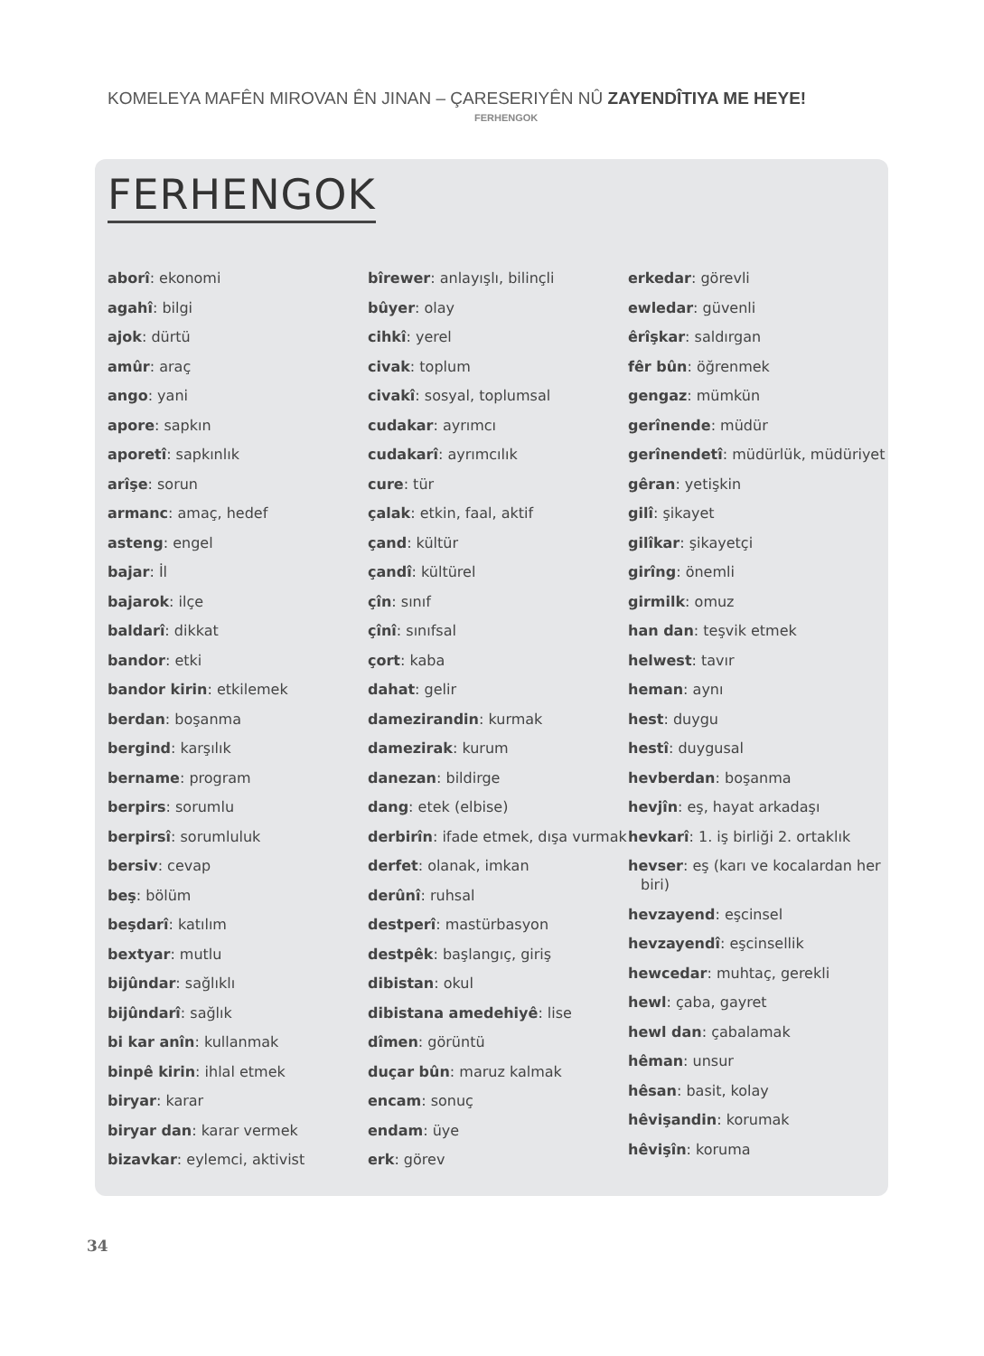KOMELEYA MAFÊN MIROVAN ÊN JINAN – ÇARESERIYÊN NÛ ZAYENDÎTIYA ME HEYE!
FERHENGOK
FERHENGOK
aborî: ekonomi
agahî: bilgi
ajok: dürtü
amûr: araç
ango: yani
apore: sapkın
aporetî: sapkınlık
arîşe: sorun
armanc: amaç, hedef
asteng: engel
bajar: İl
bajarok: ilçe
baldarî: dikkat
bandor: etki
bandor kirin: etkilemek
berdan: boşanma
bergind: karşılık
bername: program
berpirs: sorumlu
berpirsî: sorumluluk
bersiv: cevap
beş: bölüm
beşdarî: katılım
bextyar: mutlu
bijûndar: sağlıklı
bijûndarî: sağlık
bi kar anîn: kullanmak
binpê kirin: ihlal etmek
biryar: karar
biryar dan: karar vermek
bizavkar: eylemci, aktivist
bîrewer: anlayışlı, bilinçli
bûyer: olay
cihkî: yerel
civak: toplum
civakî: sosyal, toplumsal
cudakar: ayrımcı
cudakarî: ayrımcılık
cure: tür
çalak: etkin, faal, aktif
çand: kültür
çandî: kültürel
çîn: sınıf
çînî: sınıfsal
çort: kaba
dahat: gelir
damezirandin: kurmak
damezirak: kurum
danezan: bildirge
dang: etek (elbise)
derbirîn: ifade etmek, dışa vurmak
derfet: olanak, imkan
derûnî: ruhsal
destperî: mastürbasyon
destpêk: başlangıç, giriş
dibistan: okul
dibistana amedehiyê: lise
dîmen: görüntü
duçar bûn: maruz kalmak
encam: sonuç
endam: üye
erk: görev
erkedar: görevli
ewledar: güvenli
êrîşkar: saldırgan
fêr bûn: öğrenmek
gengaz: mümkün
gerînende: müdür
gerînendetî: müdürlük, müdüriyet
gêran: yetişkin
gilî: şikayet
gilîkar: şikayetçi
girîng: önemli
girmilk: omuz
han dan: teşvik etmek
helwest: tavır
heman: aynı
hest: duygu
hestî: duygusal
hevberdan: boşanma
hevjîn: eş, hayat arkadaşı
hevkarî: 1. iş birliği 2. ortaklık
hevser: eş (karı ve kocalardan her biri)
hevzayend: eşcinsel
hevzayendî: eşcinsellik
hewcedar: muhtaç, gerekli
hewl: çaba, gayret
hewl dan: çabalamak
hêman: unsur
hêsan: basit, kolay
hêvişandin: korumak
hêvişîn: koruma
34